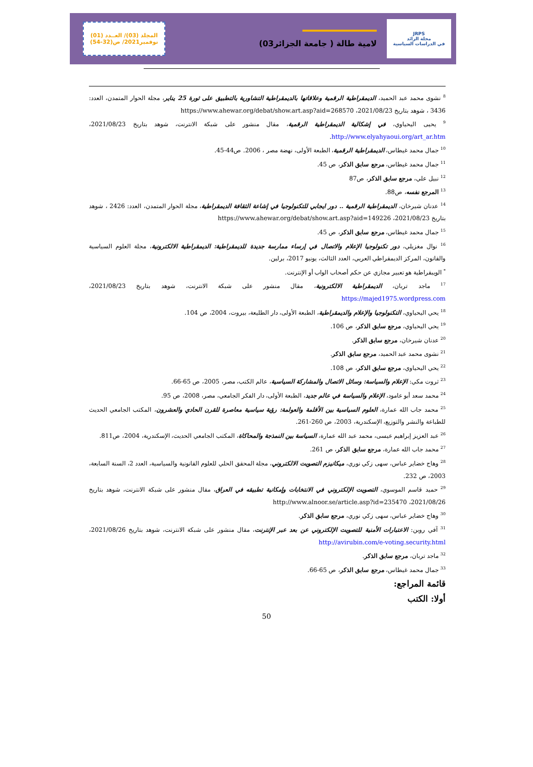JRPS
مجلة الرائد
في الدراسات السياسية
لامية طالة ( جامعة الجزائر03)
المجلد (03)/ العــدد (01)
نوفمبر2021/ ص(32-54)
<sup>8</sup> نشوى محمد عبد الحميد، الديمقراطية الرقمية وعلاقاتها بالديمقراطية التشاورية بالتطبيق على ثورة 25 يناير، مجلة الحوار المتمدن، العدد: 3436 ، شوهد بتاريخ 2021/08/23، https://www.ahewar.org/debat/show.art.asp?aid=268570
<sup>9</sup> يحيى اليحياوي، في إشكالية الديمقراطية الرقمية، مقال منشور على شبكة الانترنت، شوهد بتاريخ 2021/08/23، http://www.elyahyaoui.org/art_ar.htm.
<sup>10</sup> جمال محمد غيطاس، الديمقراطية الرقمية، الطبعة الأولى، نهضة مصر ، 2006. ص44-45.
<sup>11</sup> جمال محمد غيطاس، مرجع سابق الذكر، ص 45.
<sup>12</sup> نبيل علي، مرجع سابق الذكر، ص87
<sup>13</sup> المرجع نفسه، ص88.
<sup>14</sup> عدنان شيرخان، الديمقراطية الرقمية .. دور ايجابي للتكنولوجيا في إشاعة الثقافة الديمقراطية، مجلة الحوار المتمدن، العدد: 2426 ، شوهد بتاريخ 2021/08/23، https://www.ahewar.org/debat/show.art.asp?aid=149226
<sup>15</sup> جمال محمد غيطاس، مرجع سابق الذكر، ص 45.
<sup>16</sup> نوال مغزيلي، دور تكنولوجيا الإعلام والاتصال في إرساء ممارسة جديدة للديمقراطية: الديمقراطية الالكترونية، مجلة العلوم السياسية والقانون، المركز الديمقراطي العربي، العدد الثالث، يونيو 2017، برلين.
<sup>*</sup> الويبقراطية هو تعبير مجازي عن حكم أصحاب الواب أو الإنترنت.
<sup>17</sup> ماجد تربان، الديمقراطية الالكترونية، مقال منشور على شبكة الانترنت، شوهد بتاريخ 2021/08/23، https://majed1975.wordpress.com
<sup>18</sup> يحي اليحياوي، التكنولوجيا والإعلام والديمقراطية، الطبعة الأولى، دار الطليعة، بيروت، 2004، ص 104.
<sup>19</sup> يحي اليحياوي، مرجع سابق الذكر، ص 106.
<sup>20</sup> عدنان شيرخان، مرجع سابق الذكر.
<sup>21</sup> نشوى محمد عبد الحميد، مرجع سابق الذكر.
<sup>22</sup> يحي اليحياوي، مرجع سابق الذكر، ص 108.
<sup>23</sup> ثروت مكي: الإعلام والسياسة: وسائل الاتصال والمشاركة السياسية، عالم الكتب، مصر، 2005، ص 65-66.
<sup>24</sup> محمد سعد أبو عامود، الإعلام والسياسة في عالم جديد، الطبعة الأولى، دار الفكر الجامعي، مصر، 2008، ص 95.
<sup>25</sup> محمد جاب الله عمارة، العلوم السياسية بين الأقلمة والعولمة: رؤية سياسية معاصرة للقرن الحادي والعشرون، المكتب الجامعي الحديث للطباعة والنشر والتوزيع، الإسكندرية، 2003، ص 260-261.
<sup>26</sup> عبد العزيز إبراهيم عيسى، محمد عبد الله عمارة، السياسة بين النمذجة والمحاكاة، المكتب الجامعي الحديث، الإسكندرية، 2004، ص811.
<sup>27</sup> محمد جاب الله عمارة، مرجع سابق الذكر، ص 261.
<sup>28</sup> وهاج خضاير عباس، سهى زكي نوري، ميكانيزم التصويت الالكتروني، مجلة المحقق الحلي للعلوم القانونية والسياسية، العدد 2، السنة السابعة، 2003، ص 232.
<sup>29</sup> حميد قاسم الموسوي، التصويت الإلكتروني في الانتخابات وإمكانية تطبيقه في العراق، مقال منشور على شبكة الانترنت، شوهد بتاريخ 2021/08/26، http://www.alnoor.se/article.asp?id=235470
<sup>30</sup> وهاج خضاير عباس، سهى زكي نوري، مرجع سابق الذكر.
<sup>31</sup> آفي روبن: الاعتبارات الأمنية للتصويت الإلكتروني عن بعد عبر الإنترنت، مقال منشور على شبكة الانترنت، شوهد بتاريخ 2021/08/26، http://avirubin.com/e-voting.security.html
<sup>32</sup> ماجد تربان، مرجع سابق الذكر.
<sup>33</sup> جمال محمد غيطاس، مرجع سابق الذكر، ص 65-66.
قائمة المراجع:
أولا: الكتب
50